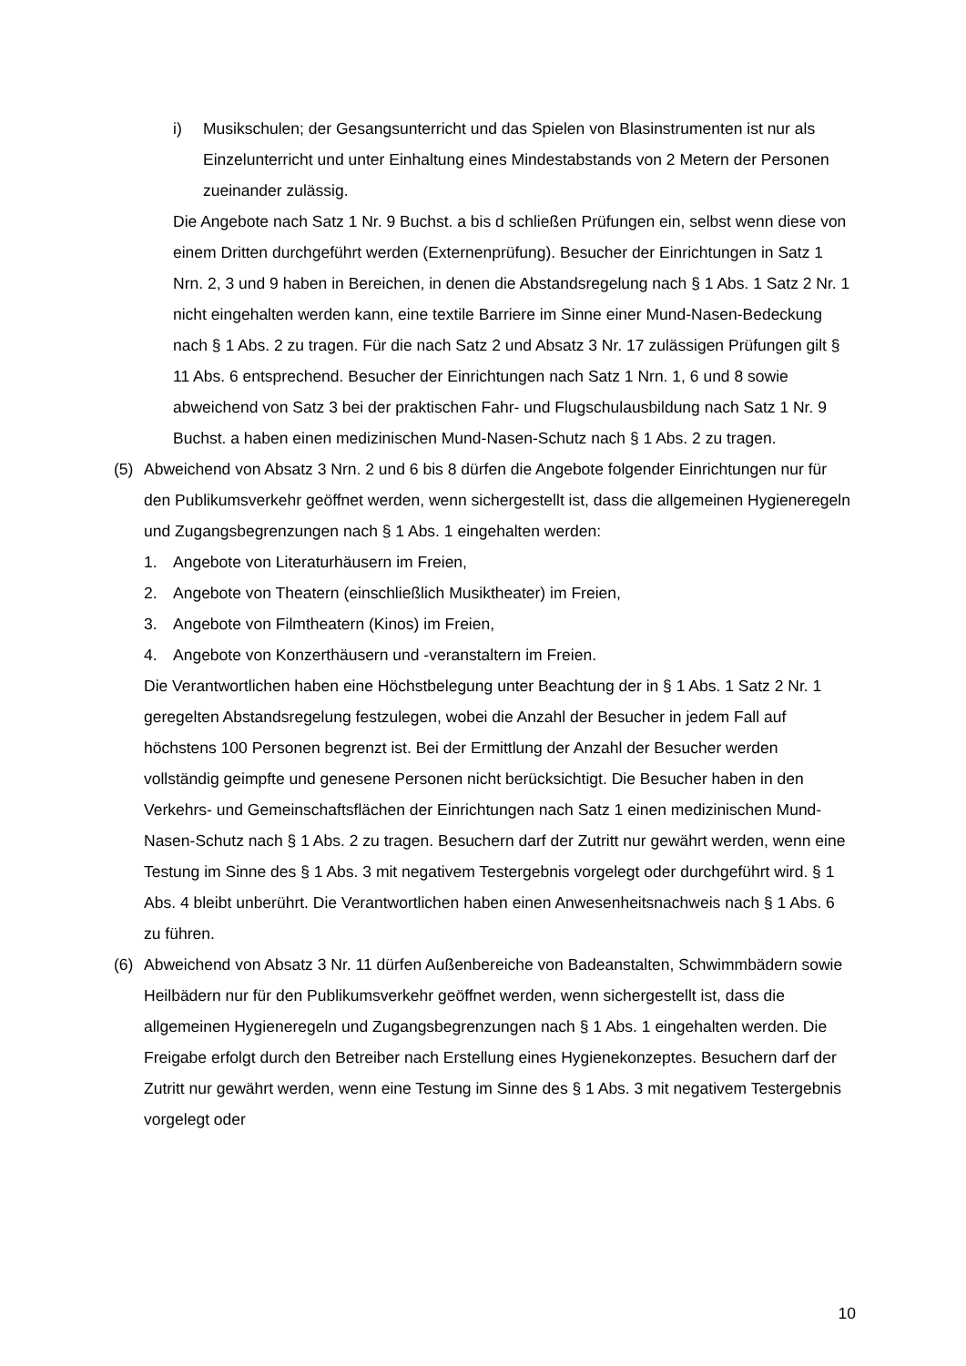i) Musikschulen; der Gesangsunterricht und das Spielen von Blasinstrumenten ist nur als Einzelunterricht und unter Einhaltung eines Mindestabstands von 2 Metern der Personen zueinander zulässig.
Die Angebote nach Satz 1 Nr. 9 Buchst. a bis d schließen Prüfungen ein, selbst wenn diese von einem Dritten durchgeführt werden (Externenprüfung). Besucher der Einrichtungen in Satz 1 Nrn. 2, 3 und 9 haben in Bereichen, in denen die Abstandsregelung nach § 1 Abs. 1 Satz 2 Nr. 1 nicht eingehalten werden kann, eine textile Barriere im Sinne einer Mund-Nasen-Bedeckung nach § 1 Abs. 2 zu tragen. Für die nach Satz 2 und Absatz 3 Nr. 17 zulässigen Prüfungen gilt § 11 Abs. 6 entsprechend. Besucher der Einrichtungen nach Satz 1 Nrn. 1, 6 und 8 sowie abweichend von Satz 3 bei der praktischen Fahr- und Flugschulausbildung nach Satz 1 Nr. 9 Buchst. a haben einen medizinischen Mund-Nasen-Schutz nach § 1 Abs. 2 zu tragen.
(5) Abweichend von Absatz 3 Nrn. 2 und 6 bis 8 dürfen die Angebote folgender Einrichtungen nur für den Publikumsverkehr geöffnet werden, wenn sichergestellt ist, dass die allgemeinen Hygieneregeln und Zugangsbegrenzungen nach § 1 Abs. 1 eingehalten werden:
1. Angebote von Literaturhäusern im Freien,
2. Angebote von Theatern (einschließlich Musiktheater) im Freien,
3. Angebote von Filmtheatern (Kinos) im Freien,
4. Angebote von Konzerthäusern und -veranstaltern im Freien.
Die Verantwortlichen haben eine Höchstbelegung unter Beachtung der in § 1 Abs. 1 Satz 2 Nr. 1 geregelten Abstandsregelung festzulegen, wobei die Anzahl der Besucher in jedem Fall auf höchstens 100 Personen begrenzt ist. Bei der Ermittlung der Anzahl der Besucher werden vollständig geimpfte und genesene Personen nicht berücksichtigt. Die Besucher haben in den Verkehrs- und Gemeinschaftsflächen der Einrichtungen nach Satz 1 einen medizinischen Mund-Nasen-Schutz nach § 1 Abs. 2 zu tragen. Besuchern darf der Zutritt nur gewährt werden, wenn eine Testung im Sinne des § 1 Abs. 3 mit negativem Testergebnis vorgelegt oder durchgeführt wird. § 1 Abs. 4 bleibt unberührt. Die Verantwortlichen haben einen Anwesenheitsnachweis nach § 1 Abs. 6 zu führen.
(6) Abweichend von Absatz 3 Nr. 11 dürfen Außenbereiche von Badeanstalten, Schwimmbädern sowie Heilbädern nur für den Publikumsverkehr geöffnet werden, wenn sichergestellt ist, dass die allgemeinen Hygieneregeln und Zugangsbegrenzungen nach § 1 Abs. 1 eingehalten werden. Die Freigabe erfolgt durch den Betreiber nach Erstellung eines Hygienekonzeptes. Besuchern darf der Zutritt nur gewährt werden, wenn eine Testung im Sinne des § 1 Abs. 3 mit negativem Testergebnis vorgelegt oder
10